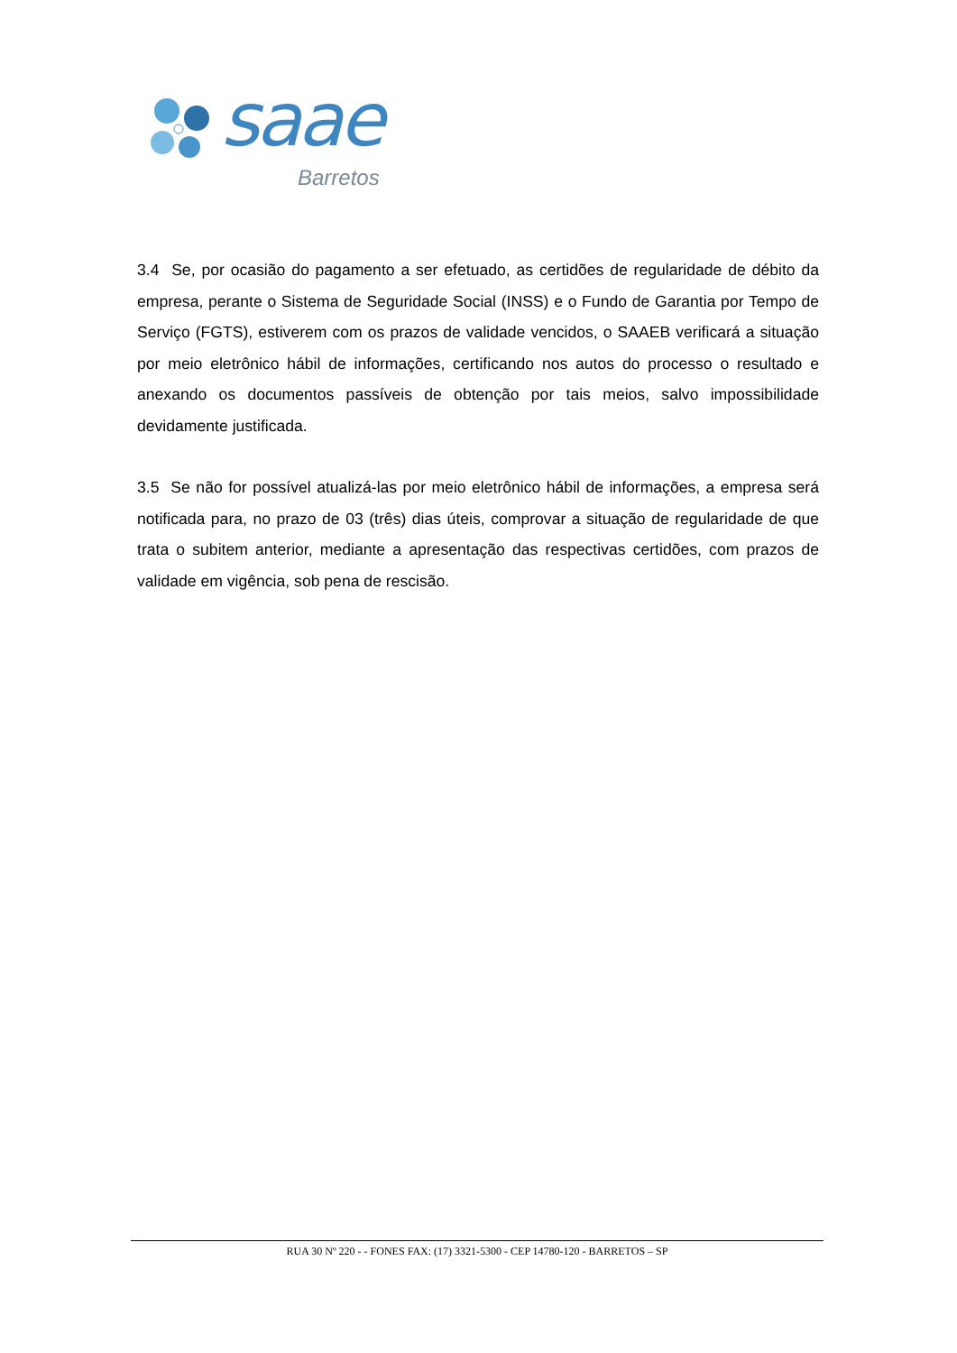saae
Barretos
3.4 Se, por ocasião do pagamento a ser efetuado, as certidões de regularidade de débito da empresa, perante o Sistema de Seguridade Social (INSS) e o Fundo de Garantia por Tempo de Serviço (FGTS), estiverem com os prazos de validade vencidos, o SAAEB verificará a situação por meio eletrônico hábil de informações, certificando nos autos do processo o resultado e anexando os documentos passíveis de obtenção por tais meios, salvo impossibilidade devidamente justificada.
3.5 Se não for possível atualizá-las por meio eletrônico hábil de informações, a empresa será notificada para, no prazo de 03 (três) dias úteis, comprovar a situação de regularidade de que trata o subitem anterior, mediante a apresentação das respectivas certidões, com prazos de validade em vigência, sob pena de rescisão.
RUA 30 Nº 220 - - FONES FAX: (17) 3321-5300 - CEP 14780-120 - BARRETOS – SP